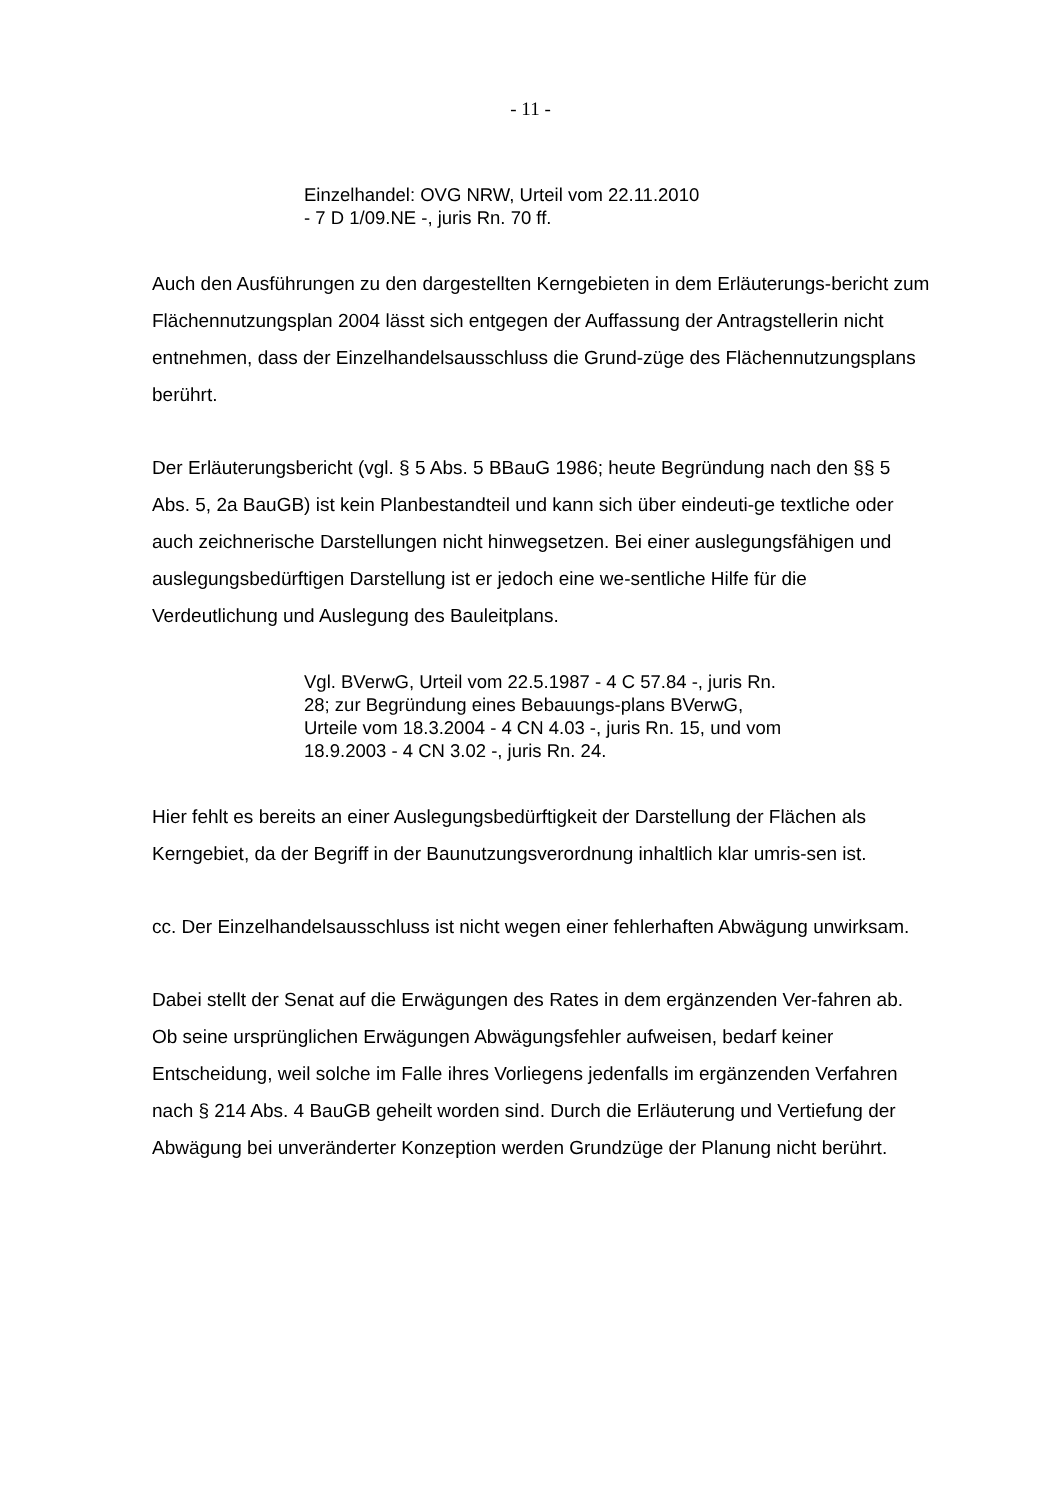- 11 -
Einzelhandel: OVG NRW, Urteil vom 22.11.2010
- 7 D 1/09.NE -, juris Rn. 70 ff.
Auch den Ausführungen zu den dargestellten Kerngebieten in dem Erläuterungs-bericht zum Flächennutzungsplan 2004 lässt sich entgegen der Auffassung der Antragstellerin nicht entnehmen, dass der Einzelhandelsausschluss die Grund-züge des Flächennutzungsplans berührt.
Der Erläuterungsbericht (vgl. § 5 Abs. 5 BBauG 1986; heute Begründung nach den §§ 5 Abs. 5, 2a BauGB) ist kein Planbestandteil und kann sich über eindeuti-ge textliche oder auch zeichnerische Darstellungen nicht hinwegsetzen. Bei einer auslegungsfähigen und auslegungsbedürftigen Darstellung ist er jedoch eine we-sentliche Hilfe für die Verdeutlichung und Auslegung des Bauleitplans.
Vgl. BVerwG, Urteil vom 22.5.1987 - 4 C 57.84 -, juris Rn. 28; zur Begründung eines Bebauungs-plans BVerwG, Urteile vom 18.3.2004 - 4 CN 4.03 -, juris Rn. 15, und vom 18.9.2003 - 4 CN 3.02 -, juris Rn. 24.
Hier fehlt es bereits an einer Auslegungsbedürftigkeit der Darstellung der Flächen als Kerngebiet, da der Begriff in der Baunutzungsverordnung inhaltlich klar umris-sen ist.
cc. Der Einzelhandelsausschluss ist nicht wegen einer fehlerhaften Abwägung unwirksam.
Dabei stellt der Senat auf die Erwägungen des Rates in dem ergänzenden Ver-fahren ab. Ob seine ursprünglichen Erwägungen Abwägungsfehler aufweisen, bedarf keiner Entscheidung, weil solche im Falle ihres Vorliegens jedenfalls im ergänzenden Verfahren nach § 214 Abs. 4 BauGB geheilt worden sind. Durch die Erläuterung und Vertiefung der Abwägung bei unveränderter Konzeption werden Grundzüge der Planung nicht berührt.